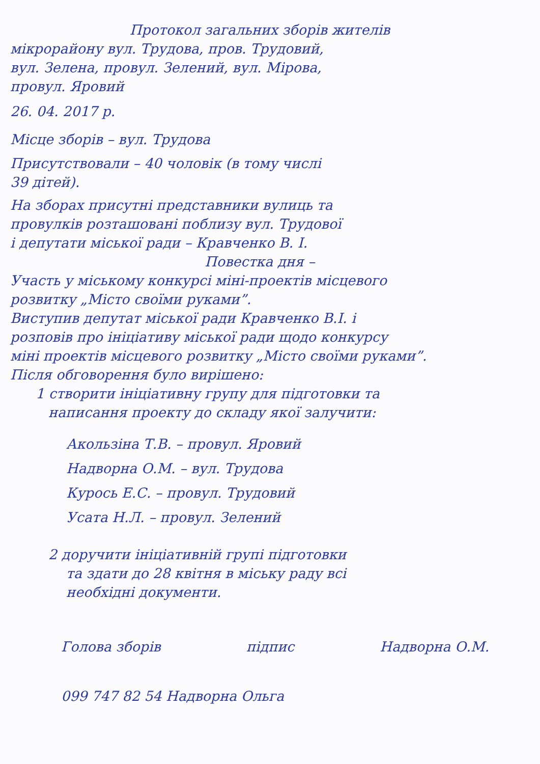Протокол загальних зборів жителів
мікрорайону вул. Трудова, пров. Трудовий,
вул. Зелена, провул. Зелений, вул. Мірова,
провул. Яровий
26. 04. 2017 р.
Місце зборів – вул. Трудова
Присутствовали – 40 чоловік (в тому числі
39 дітей).
На зборах присутні представники вулиць та
провулків розташовані поблизу вул. Трудової
і депутати міської ради – Кравченко В. І.
Повестка дня –
Участь у міському конкурсі міні-проектів місцевого
розвитку „Місто своїми руками”.
Виступив депутат міської ради Кравченко В.І. і
розповів про ініціативу міської ради щодо конкурсу
міні проектів місцевого розвитку „Місто своїми руками”.
Після обговорення було вирішено:
1 створити ініціативну групу для підготовки та
написання проекту до складу якої залучити:
Акользіна Т.В. – провул. Яровий
Надворна О.М. – вул. Трудова
Курось Е.С. – провул. Трудовий
Усата Н.Л. – провул. Зелений
2 доручити ініціативній групі підготовки
та здати до 28 квітня в міську раду всі
необхідні документи.
Голова зборів підпис Надворна О.М.
099 747 82 54 Надворна Ольга